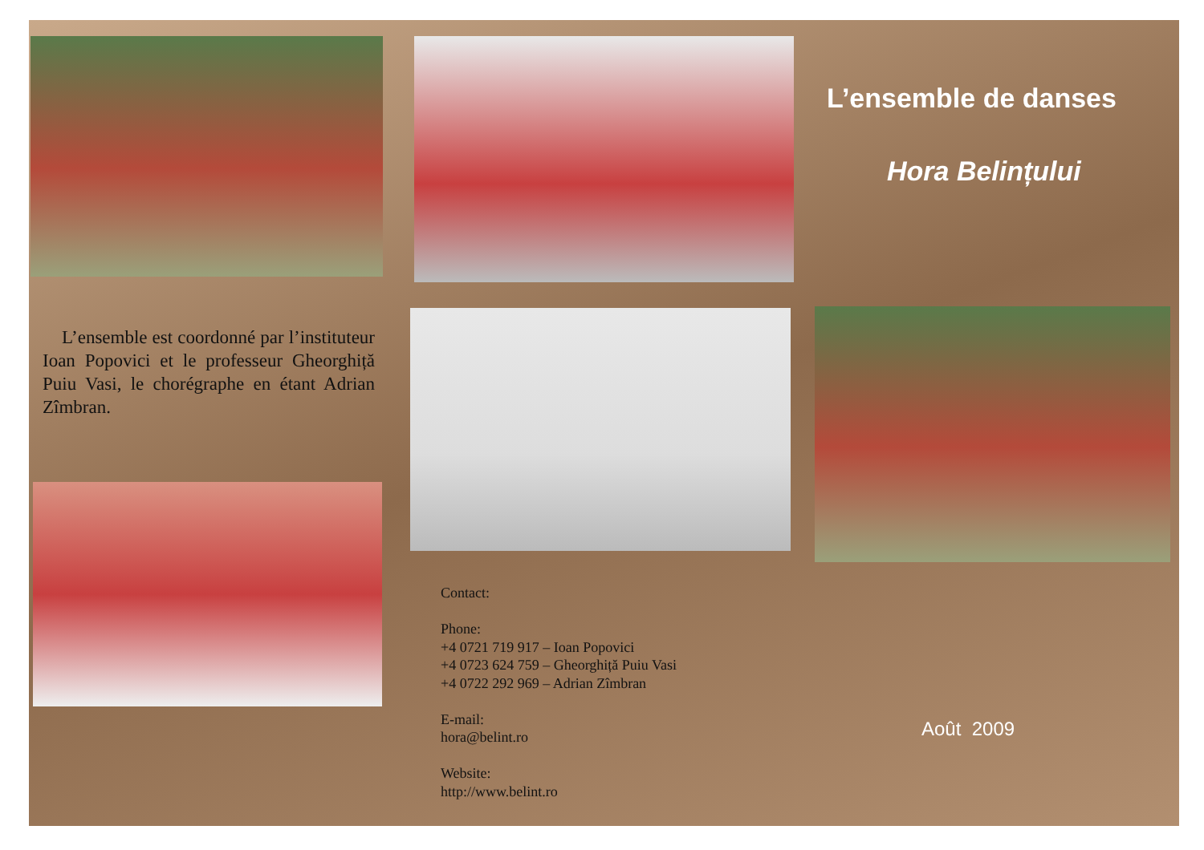L’ensemble est coordonné par l’instituteur Ioan Popovici et le professeur Gheorghiță Puiu Vasi, le chorégraphe en étant Adrian Zîmbran.
Contact:
Phone:
+4 0721 719 917 – Ioan Popovici
+4 0723 624 759 – Gheorghiță Puiu Vasi
+4 0722 292 969 – Adrian Zîmbran
E-mail:
hora@belint.ro
Website:
http://www.belint.ro
L’ensemble de danses
Hora Belințului
Août 2009